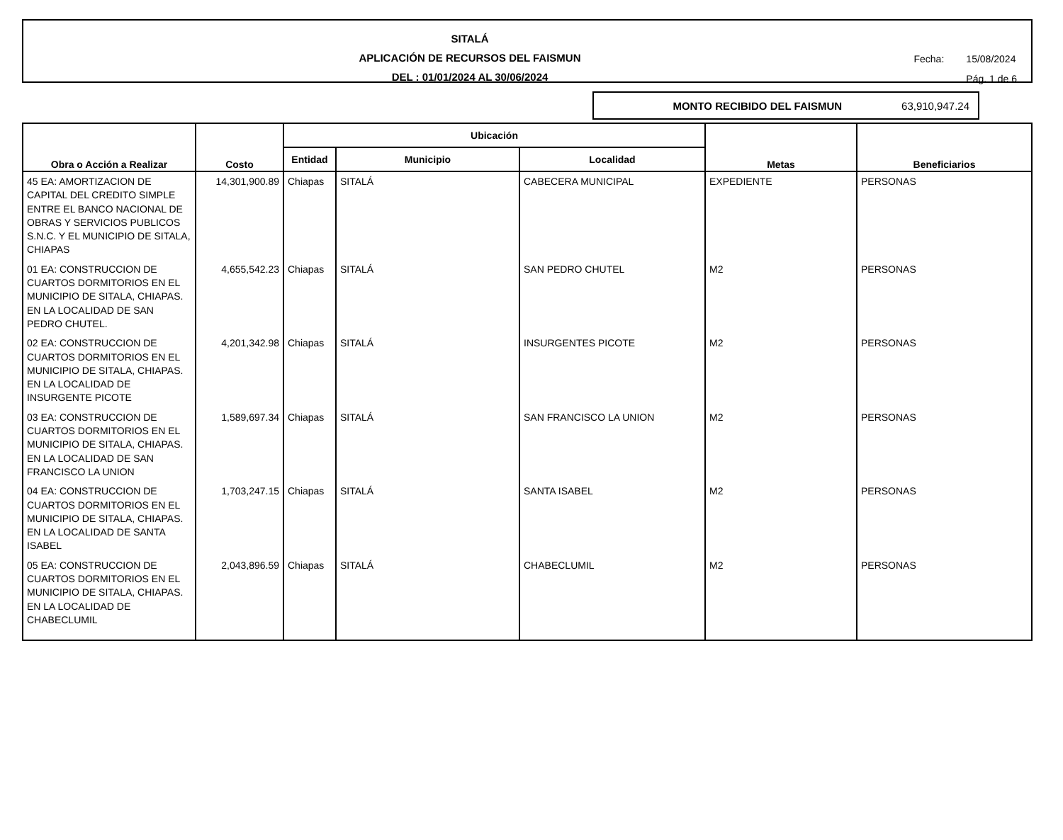SITALÁ
APLICACIÓN DE RECURSOS DEL FAISMUN
DEL : 01/01/2024 AL 30/06/2024
Fecha: 15/08/2024
Pág. 1 de 6
MONTO RECIBIDO DEL FAISMUN 63,910,947.24
| Obra o Acción a Realizar | Costo | Ubicación | | | Metas | Beneficiarios |
| --- | --- | --- | --- | --- | --- | --- |
| | | Entidad | Municipio | Localidad | | |
| 45 EA: AMORTIZACION DE CAPITAL DEL CREDITO SIMPLE ENTRE EL BANCO NACIONAL DE OBRAS Y SERVICIOS PUBLICOS S.N.C. Y EL MUNICIPIO DE SITALA, CHIAPAS | 14,301,900.89 | Chiapas | SITALÁ | CABECERA MUNICIPAL | EXPEDIENTE | PERSONAS |
| 01 EA: CONSTRUCCION DE CUARTOS DORMITORIOS EN EL MUNICIPIO DE SITALA, CHIAPAS. EN LA LOCALIDAD DE SAN PEDRO CHUTEL. | 4,655,542.23 | Chiapas | SITALÁ | SAN PEDRO CHUTEL | M2 | PERSONAS |
| 02 EA: CONSTRUCCION DE CUARTOS DORMITORIOS EN EL MUNICIPIO DE SITALA, CHIAPAS. EN LA LOCALIDAD DE INSURGENTE PICOTE | 4,201,342.98 | Chiapas | SITALÁ | INSURGENTES PICOTE | M2 | PERSONAS |
| 03 EA: CONSTRUCCION DE CUARTOS DORMITORIOS EN EL MUNICIPIO DE SITALA, CHIAPAS. EN LA LOCALIDAD DE SAN FRANCISCO LA UNION | 1,589,697.34 | Chiapas | SITALÁ | SAN FRANCISCO LA UNION | M2 | PERSONAS |
| 04 EA: CONSTRUCCION DE CUARTOS DORMITORIOS EN EL MUNICIPIO DE SITALA, CHIAPAS. EN LA LOCALIDAD DE SANTA ISABEL | 1,703,247.15 | Chiapas | SITALÁ | SANTA ISABEL | M2 | PERSONAS |
| 05 EA: CONSTRUCCION DE CUARTOS DORMITORIOS EN EL MUNICIPIO DE SITALA, CHIAPAS. EN LA LOCALIDAD DE CHABECLUMIL | 2,043,896.59 | Chiapas | SITALÁ | CHABECLUMIL | M2 | PERSONAS |